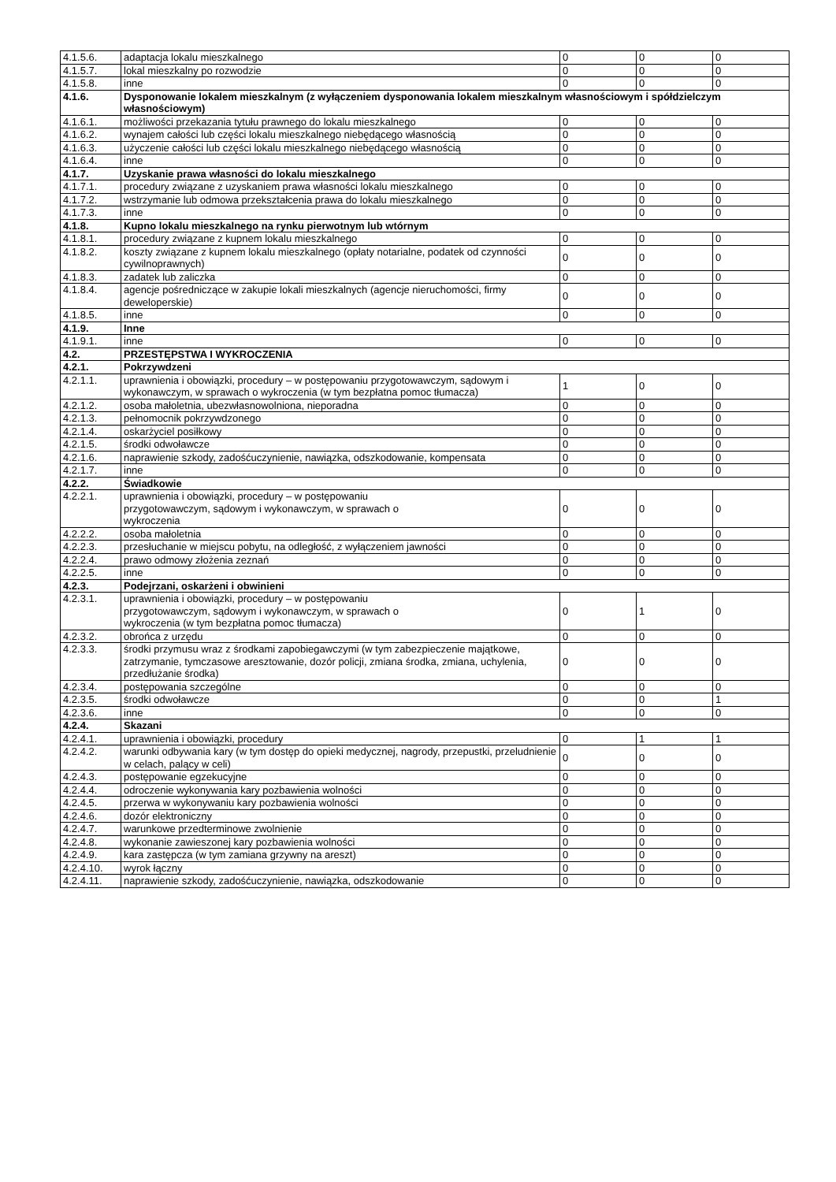| 4.1.5.6. | adaptacja lokalu mieszkalnego | 0 | 0 | 0 |
| 4.1.5.7. | lokal mieszkalny po rozwodzie | 0 | 0 | 0 |
| 4.1.5.8. | inne | 0 | 0 | 0 |
| 4.1.6. | Dysponowanie lokalem mieszkalnym (z wyłączeniem dysponowania lokalem mieszkalnym własnościowym i spółdzielczym własnościowym) | | | |
| 4.1.6.1. | możliwości przekazania tytułu prawnego do lokalu mieszkalnego | 0 | 0 | 0 |
| 4.1.6.2. | wynajem całości lub części lokalu mieszkalnego niebędącego własnością | 0 | 0 | 0 |
| 4.1.6.3. | użyczenie całości lub części lokalu mieszkalnego niebędącego własnością | 0 | 0 | 0 |
| 4.1.6.4. | inne | 0 | 0 | 0 |
| 4.1.7. | Uzyskanie prawa własności do lokalu mieszkalnego | | | |
| 4.1.7.1. | procedury związane z uzyskaniem prawa własności lokalu mieszkalnego | 0 | 0 | 0 |
| 4.1.7.2. | wstrzymanie lub odmowa przekształcenia prawa do lokalu mieszkalnego | 0 | 0 | 0 |
| 4.1.7.3. | inne | 0 | 0 | 0 |
| 4.1.8. | Kupno lokalu mieszkalnego na rynku pierwotnym lub wtórnym | | | |
| 4.1.8.1. | procedury związane z kupnem lokalu mieszkalnego | 0 | 0 | 0 |
| 4.1.8.2. | koszty związane z kupnem lokalu mieszkalnego (opłaty notarialne, podatek od czynności cywilnoprawnych) | 0 | 0 | 0 |
| 4.1.8.3. | zadatek lub zaliczka | 0 | 0 | 0 |
| 4.1.8.4. | agencje pośredniczące w zakupie lokali mieszkalnych (agencje nieruchomości, firmy deweloperskie) | 0 | 0 | 0 |
| 4.1.8.5. | inne | 0 | 0 | 0 |
| 4.1.9. | Inne | | | |
| 4.1.9.1. | inne | 0 | 0 | 0 |
| 4.2. | PRZESTĘPSTWA I WYKROCZENIA | | | |
| 4.2.1. | Pokrzywdzeni | | | |
| 4.2.1.1. | uprawnienia i obowiązki, procedury – w postępowaniu przygotowawczym, sądowym i wykonawczym, w sprawach o wykroczenia (w tym bezpłatna pomoc tłumacza) | 1 | 0 | 0 |
| 4.2.1.2. | osoba małoletnia, ubezwłasnowolniona, nieporadna | 0 | 0 | 0 |
| 4.2.1.3. | pełnomocnik pokrzywdzonego | 0 | 0 | 0 |
| 4.2.1.4. | oskarżyciel posiłkowy | 0 | 0 | 0 |
| 4.2.1.5. | środki odwoławcze | 0 | 0 | 0 |
| 4.2.1.6. | naprawienie szkody, zadośćuczynienie, nawiązka, odszkodowanie, kompensata | 0 | 0 | 0 |
| 4.2.1.7. | inne | 0 | 0 | 0 |
| 4.2.2. | Świadkowie | | | |
| 4.2.2.1. | uprawnienia i obowiązki, procedury – w postępowaniu przygotowawczym, sądowym i wykonawczym, w sprawach o wykroczenia | 0 | 0 | 0 |
| 4.2.2.2. | osoba małoletnia | 0 | 0 | 0 |
| 4.2.2.3. | przesłuchanie w miejscu pobytu, na odległość, z wyłączeniem jawności | 0 | 0 | 0 |
| 4.2.2.4. | prawo odmowy złożenia zeznań | 0 | 0 | 0 |
| 4.2.2.5. | inne | 0 | 0 | 0 |
| 4.2.3. | Podejrzani, oskarżeni i obwinieni | | | |
| 4.2.3.1. | uprawnienia i obowiązki, procedury – w postępowaniu przygotowawczym, sądowym i wykonawczym, w sprawach o wykroczenia (w tym bezpłatna pomoc tłumacza) | 0 | 1 | 0 |
| 4.2.3.2. | obrońca z urzędu | 0 | 0 | 0 |
| 4.2.3.3. | środki przymusu wraz z środkami zapobiegawczymi (w tym zabezpieczenie majątkowe, zatrzymanie, tymczasowe aresztowanie, dozór policji, zmiana środka, zmiana, uchylenia, przedłużanie środka) | 0 | 0 | 0 |
| 4.2.3.4. | postępowania szczególne | 0 | 0 | 0 |
| 4.2.3.5. | środki odwoławcze | 0 | 0 | 1 |
| 4.2.3.6. | inne | 0 | 0 | 0 |
| 4.2.4. | Skazani | | | |
| 4.2.4.1. | uprawnienia i obowiązki, procedury | 0 | 1 | 1 |
| 4.2.4.2. | warunki odbywania kary (w tym dostęp do opieki medycznej, nagrody, przepustki, przeludnienie w celach, palący w celi) | 0 | 0 | 0 |
| 4.2.4.3. | postępowanie egzekucyjne | 0 | 0 | 0 |
| 4.2.4.4. | odroczenie wykonywania kary pozbawienia wolności | 0 | 0 | 0 |
| 4.2.4.5. | przerwa w wykonywaniu kary pozbawienia wolności | 0 | 0 | 0 |
| 4.2.4.6. | dozór elektroniczny | 0 | 0 | 0 |
| 4.2.4.7. | warunkowe przedterminowe zwolnienie | 0 | 0 | 0 |
| 4.2.4.8. | wykonanie zawieszonej kary pozbawienia wolności | 0 | 0 | 0 |
| 4.2.4.9. | kara zastępcza (w tym zamiana grzywny na areszt) | 0 | 0 | 0 |
| 4.2.4.10. | wyrok łączny | 0 | 0 | 0 |
| 4.2.4.11. | naprawienie szkody, zadośćuczynienie, nawiązka, odszkodowanie | 0 | 0 | 0 |